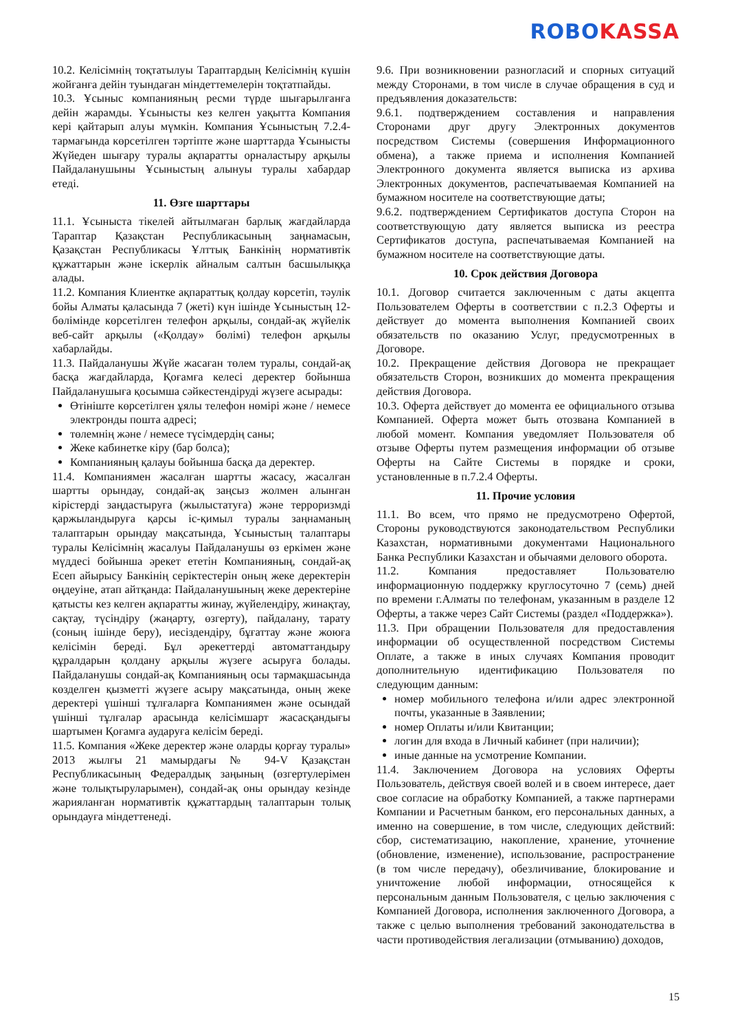ROBO KASSA
10.2. Келісімнің тоқтатылуы Тараптардың Келісімнің күшін жойғанға дейін туындаған міндеттемелерін тоқтатпайды.
10.3. Ұсыныс компанияның ресми түрде шығарылғанға дейін жарамды. Ұсынысты кез келген уақытта Компания кері қайтарып алуы мүмкін. Компания Ұсыныстың 7.2.4-тармағында көрсетілген тәртіпте және шарттарда Ұсынысты Жүйеден шығару туралы ақпаратты орналастыру арқылы Пайдаланушыны Ұсыныстың алынуы туралы хабардар етеді.
11. Өзге шарттары
11.1. Ұсыныста тікелей айтылмаған барлық жағдайларда Тараптар Қазақстан Республикасының заңнамасын, Қазақстан Республикасы Ұлттық Банкінің нормативтік құжаттарын және іскерлік айналым салтын басшылыққа алады.
11.2. Компания Клиентке ақпараттық қолдау көрсетіп, тәулік бойы Алматы қаласында 7 (жеті) күн ішінде Ұсыныстың 12-бөлімінде көрсетілген телефон арқылы, сондай-ақ жүйелік веб-сайт арқылы («Қолдау» бөлімі) телефон арқылы хабарлайды.
11.3. Пайдаланушы Жүйе жасаған төлем туралы, сондай-ақ басқа жағдайларда, Қоғамға келесі деректер бойынша Пайдаланушыға қосымша сәйкестендіруді жүзеге асырады:
Өтініште көрсетілген ұялы телефон нөмірі және / немесе электронды пошта адресі;
төлемнің және / немесе түсімдердің саны;
Жеке кабинетке кіру (бар болса);
Компанияның қалауы бойынша басқа да деректер.
11.4. Компаниямен жасалған шартты жасасу, жасалған шартты орындау, сондай-ақ заңсыз жолмен алынған кірістерді заңдастыруға (жылыстатуға) және терроризмді қаржыландыруға қарсы іс-қимыл туралы заңнаманың талаптарын орындау мақсатында, Ұсыныстың талаптары туралы Келісімнің жасалуы Пайдаланушы өз еркімен және мүддесі бойынша әрекет ететін Компанияның, сондай-ақ Есеп айырысу Банкінің серіктестерін оның жеке деректерін өңдеуіне, атап айтқанда: Пайдаланушының жеке деректеріне қатысты кез келген ақпаратты жинау, жүйелендіру, жинақтау, сақтау, түсіндіру (жаңарту, өзгерту), пайдалану, тарату (соның ішінде беру), иесіздендіру, бұғаттау және жоюға келісімін береді. Бұл әрекеттерді автоматтандыру құралдарын қолдану арқылы жүзеге асыруға болады. Пайдаланушы сондай-ақ Компанияның осы тармақшасында көзделген қызметті жүзеге асыру мақсатында, оның жеке деректері үшінші тұлғаларға Компаниямен және осындай үшінші тұлғалар арасында келісімшарт жасасқандығы шартымен Қоғамға аударуға келісім береді.
11.5. Компания «Жеке деректер және оларды қорғау туралы» 2013 жылғы 21 мамырдағы № 94-V Қазақстан Республикасының Федералдық заңының (өзгертулерімен және толықтыруларымен), сондай-ақ оны орындау кезінде жарияланған нормативтік құжаттардың талаптарын толық орындауға міндеттенеді.
9.6. При возникновении разногласий и спорных ситуаций между Сторонами, в том числе в случае обращения в суд и предъявления доказательств:
9.6.1. подтверждением составления и направления Сторонами друг другу Электронных документов посредством Системы (совершения Информационного обмена), а также приема и исполнения Компанией Электронного документа является выписка из архива Электронных документов, распечатываемая Компанией на бумажном носителе на соответствующие даты;
9.6.2. подтверждением Сертификатов доступа Сторон на соответствующую дату является выписка из реестра Сертификатов доступа, распечатываемая Компанией на бумажном носителе на соответствующие даты.
10. Срок действия Договора
10.1. Договор считается заключенным с даты акцепта Пользователем Оферты в соответствии с п.2.3 Оферты и действует до момента выполнения Компанией своих обязательств по оказанию Услуг, предусмотренных в Договоре.
10.2. Прекращение действия Договора не прекращает обязательств Сторон, возникших до момента прекращения действия Договора.
10.3. Оферта действует до момента ее официального отзыва Компанией. Оферта может быть отозвана Компанией в любой момент. Компания уведомляет Пользователя об отзыве Оферты путем размещения информации об отзыве Оферты на Сайте Системы в порядке и сроки, установленные в п.7.2.4 Оферты.
11. Прочие условия
11.1. Во всем, что прямо не предусмотрено Офертой, Стороны руководствуются законодательством Республики Казахстан, нормативными документами Национального Банка Республики Казахстан и обычаями делового оборота.
11.2. Компания предоставляет Пользователю информационную поддержку круглосуточно 7 (семь) дней по времени г.Алматы по телефонам, указанным в разделе 12 Оферты, а также через Сайт Системы (раздел «Поддержка»).
11.3. При обращении Пользователя для предоставления информации об осуществленной посредством Системы Оплате, а также в иных случаях Компания проводит дополнительную идентификацию Пользователя по следующим данным:
номер мобильного телефона и/или адрес электронной почты, указанные в Заявлении;
номер Оплаты и/или Квитанции;
логин для входа в Личный кабинет (при наличии);
иные данные на усмотрение Компании.
11.4. Заключением Договора на условиях Оферты Пользователь, действуя своей волей и в своем интересе, дает свое согласие на обработку Компанией, а также партнерами Компании и Расчетным банком, его персональных данных, а именно на совершение, в том числе, следующих действий: сбор, систематизацию, накопление, хранение, уточнение (обновление, изменение), использование, распространение (в том числе передачу), обезличивание, блокирование и уничтожение любой информации, относящейся к персональным данным Пользователя, с целью заключения с Компанией Договора, исполнения заключенного Договора, а также с целью выполнения требований законодательства в части противодействия легализации (отмыванию) доходов,
15